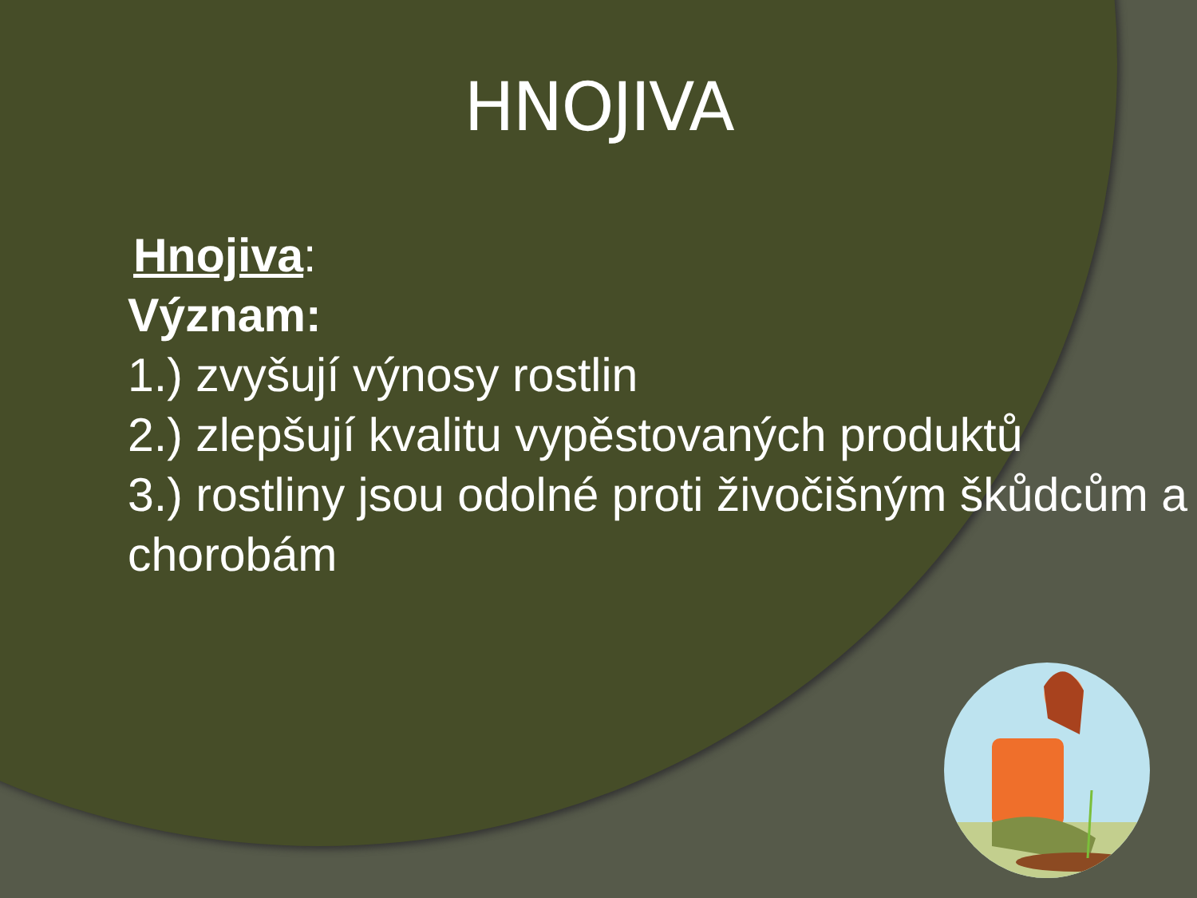HNOJIVA
Hnojiva:
Význam:
1.) zvyšují výnosy rostlin
2.) zlepšují kvalitu vypěstovaných produktů
3.) rostliny jsou odolné proti živočišným škůdcům a chorobám